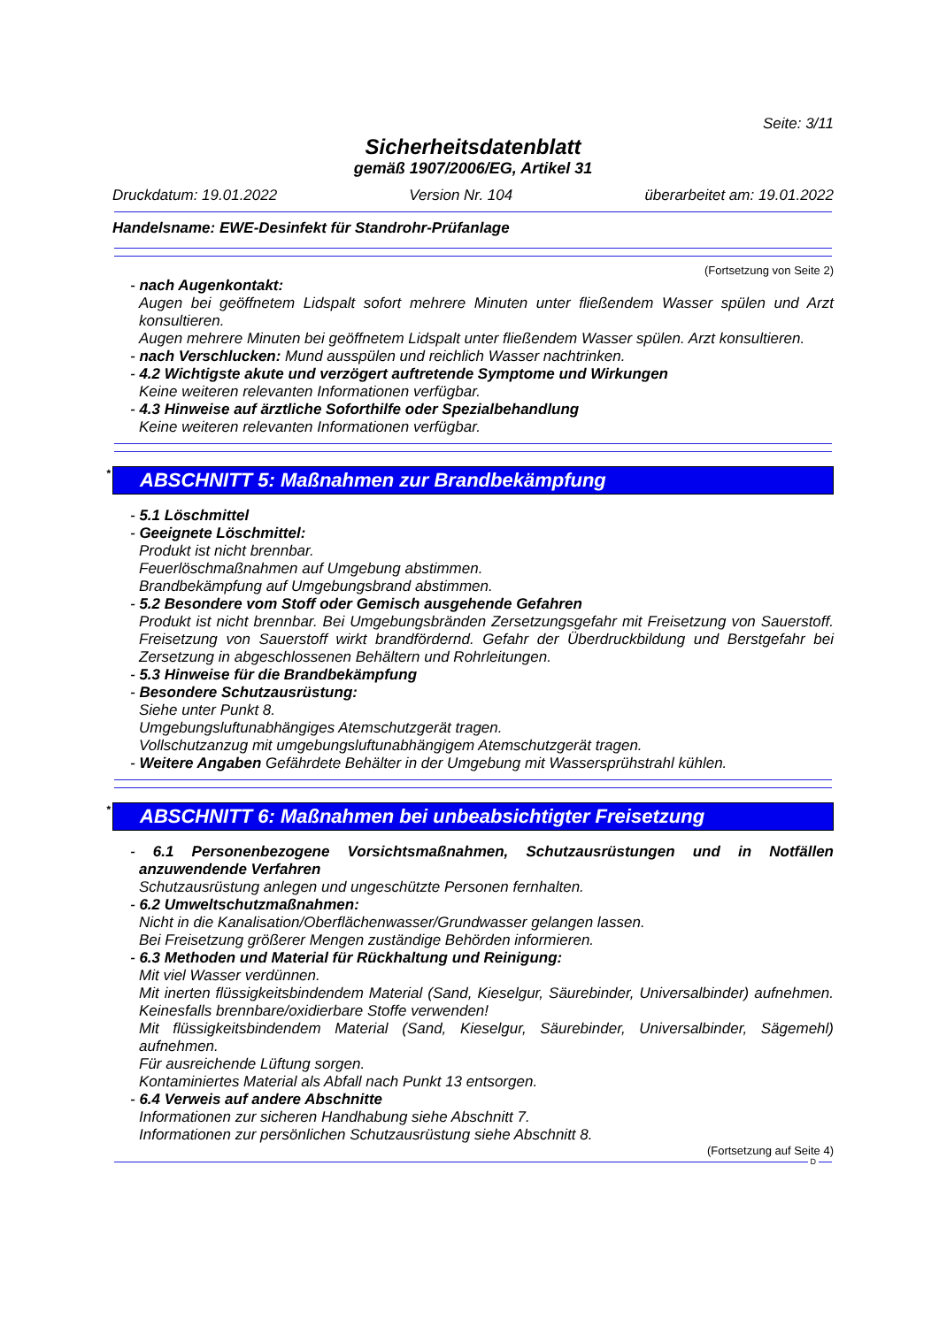Seite: 3/11
Sicherheitsdatenblatt
gemäß 1907/2006/EG, Artikel 31
Druckdatum: 19.01.2022 Version Nr. 104 überarbeitet am: 19.01.2022
Handelsname: EWE-Desinfekt für Standrohr-Prüfanlage
(Fortsetzung von Seite 2)
- nach Augenkontakt:
Augen bei geöffnetem Lidspalt sofort mehrere Minuten unter fließendem Wasser spülen und Arzt konsultieren.
Augen mehrere Minuten bei geöffnetem Lidspalt unter fließendem Wasser spülen. Arzt konsultieren.
- nach Verschlucken: Mund ausspülen und reichlich Wasser nachtrinken.
- 4.2 Wichtigste akute und verzögert auftretende Symptome und Wirkungen
Keine weiteren relevanten Informationen verfügbar.
- 4.3 Hinweise auf ärztliche Soforthilfe oder Spezialbehandlung
Keine weiteren relevanten Informationen verfügbar.
* ABSCHNITT 5: Maßnahmen zur Brandbekämpfung
- 5.1 Löschmittel
- Geeignete Löschmittel:
Produkt ist nicht brennbar.
Feuerlöschmaßnahmen auf Umgebung abstimmen.
Brandbekämpfung auf Umgebungsbrand abstimmen.
- 5.2 Besondere vom Stoff oder Gemisch ausgehende Gefahren
Produkt ist nicht brennbar. Bei Umgebungsbränden Zersetzungsgefahr mit Freisetzung von Sauerstoff. Freisetzung von Sauerstoff wirkt brandfördernd. Gefahr der Überdruckbildung und Berstgefahr bei Zersetzung in abgeschlossenen Behältern und Rohrleitungen.
- 5.3 Hinweise für die Brandbekämpfung
- Besondere Schutzausrüstung:
Siehe unter Punkt 8.
Umgebungsluftunabhängiges Atemschutzgerät tragen.
Vollschutzanzug mit umgebungsluftunabhängigem Atemschutzgerät tragen.
- Weitere Angaben Gefährdete Behälter in der Umgebung mit Wassersprühstrahl kühlen.
* ABSCHNITT 6: Maßnahmen bei unbeabsichtigter Freisetzung
- 6.1 Personenbezogene Vorsichtsmaßnahmen, Schutzausrüstungen und in Notfällen anzuwendende Verfahren
Schutzausrüstung anlegen und ungeschützte Personen fernhalten.
- 6.2 Umweltschutzmaßnahmen:
Nicht in die Kanalisation/Oberflächenwasser/Grundwasser gelangen lassen.
Bei Freisetzung größerer Mengen zuständige Behörden informieren.
- 6.3 Methoden und Material für Rückhaltung und Reinigung:
Mit viel Wasser verdünnen.
Mit inerten flüssigkeitsbindendem Material (Sand, Kieselgur, Säurebinder, Universalbinder) aufnehmen. Keinesfalls brennbare/oxidierbare Stoffe verwenden!
Mit flüssigkeitsbindendem Material (Sand, Kieselgur, Säurebinder, Universalbinder, Sägemehl) aufnehmen.
Für ausreichende Lüftung sorgen.
Kontaminiertes Material als Abfall nach Punkt 13 entsorgen.
- 6.4 Verweis auf andere Abschnitte
Informationen zur sicheren Handhabung siehe Abschnitt 7.
Informationen zur persönlichen Schutzausrüstung siehe Abschnitt 8.
(Fortsetzung auf Seite 4)
D